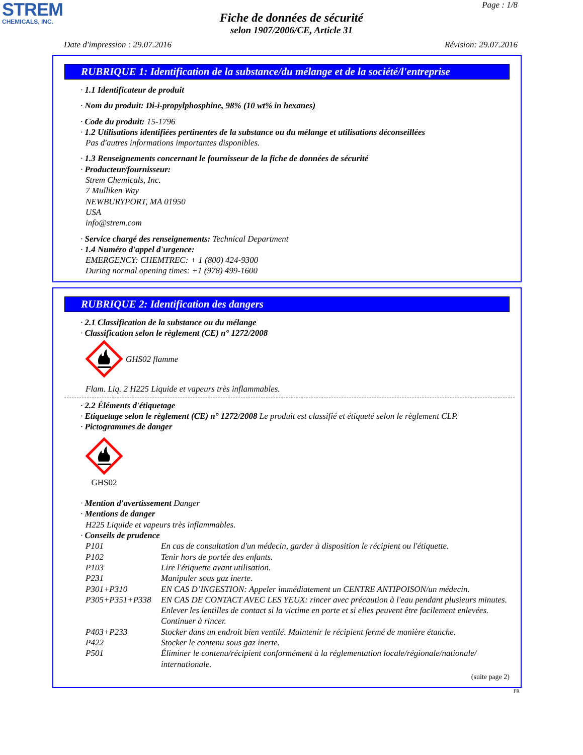STREM
CHEMICALS, INC.
Page : 1/8
Fiche de données de sécurité
selon 1907/2006/CE, Article 31
Date d'impression : 29.07.2016 Révision: 29.07.2016
RUBRIQUE 1: Identification de la substance/du mélange et de la société/l'entreprise
· 1.1 Identificateur de produit
· Nom du produit: Di-i-propylphosphine, 98% (10 wt% in hexanes)
· Code du produit: 15-1796
· 1.2 Utilisations identifiées pertinentes de la substance ou du mélange et utilisations déconseillées
Pas d'autres informations importantes disponibles.
· 1.3 Renseignements concernant le fournisseur de la fiche de données de sécurité
· Producteur/fournisseur:
Strem Chemicals, Inc.
7 Mulliken Way
NEWBURYPORT, MA 01950
USA
info@strem.com
· Service chargé des renseignements: Technical Department
· 1.4 Numéro d'appel d'urgence:
EMERGENCY: CHEMTREC: + 1 (800) 424-9300
During normal opening times: +1 (978) 499-1600
RUBRIQUE 2: Identification des dangers
· 2.1 Classification de la substance ou du mélange
· Classification selon le règlement (CE) n° 1272/2008
GHS02 flamme
Flam. Liq. 2 H225 Liquide et vapeurs très inflammables.
· 2.2 Éléments d'étiquetage
· Etiquetage selon le règlement (CE) n° 1272/2008 Le produit est classifié et étiqueté selon le règlement CLP.
· Pictogrammes de danger
GHS02
· Mention d'avertissement Danger
· Mentions de danger
H225 Liquide et vapeurs très inflammables.
· Conseils de prudence
P101 En cas de consultation d'un médecin, garder à disposition le récipient ou l'étiquette.
P102 Tenir hors de portée des enfants.
P103 Lire l'étiquette avant utilisation.
P231 Manipuler sous gaz inerte.
P301+P310 EN CAS D’INGESTION: Appeler immédiatement un CENTRE ANTIPOISON/un médecin.
P305+P351+P338 EN CAS DE CONTACT AVEC LES YEUX: rincer avec précaution à l'eau pendant plusieurs minutes. Enlever les lentilles de contact si la victime en porte et si elles peuvent être facilement enlevées. Continuer à rincer.
P403+P233 Stocker dans un endroit bien ventilé. Maintenir le récipient fermé de manière étanche.
P422 Stocker le contenu sous gaz inerte.
P501 Éliminer le contenu/récipient conformément à la réglementation locale/régionale/nationale/ internationale.
(suite page 2)
FR